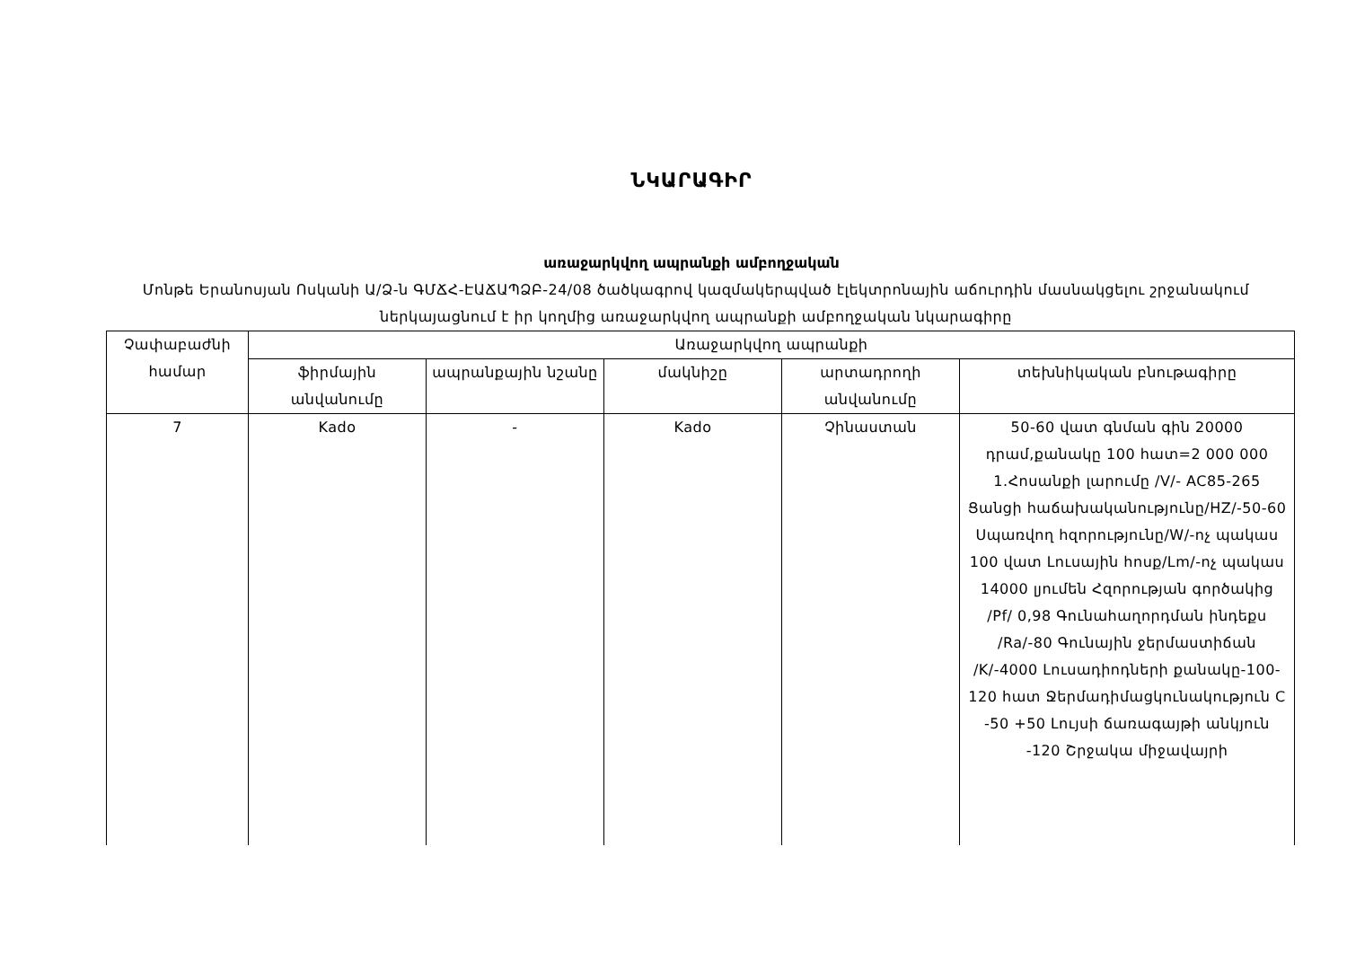ՆԿԱՐԱԳԻՐ
առաջարկվող ապրանքի ամբողջական
Մոնթե Երանոսյան Ոսկանի Ա/Ձ-ն ԳՄՃՀ-ԷԱՃԱՊՁԲ-24/08 ծածկագրով կազմակերպված էլեկտրոնային աճուրդին մասնակցելու շրջանակում ներկայացնում է իր կողմից առաջարկվող ապրանքի ամբողջական նկարագիրը
| Չափաբաժնի համար | Առաջարկվող ապրանքի | | | | |
| --- | --- | --- | --- | --- | --- |
| | ֆիրմային անվանումը | ապրանքային նշանը | մակնիշը | արտադրողի անվանումը | տեխնիկական բնութագիրը |
| 7 | Kado | - | Kado | Չինաստան | 50-60 վատ գնման գին 20000 դրամ,քանակը 100 հատ=2 000 000 1.Հոսանքի լարումը /V/- AC85-265 Ցանցի հաճախականությունը/HZ/-50-60 Սպառվող հզորությունը/W/-ոչ պակաս 100 վատ Լուսային հոսք/Lm/-ոչ պակաս 14000 լյումեն Հզորության գործակից /Pf/ 0,98 Գունահաղորդման ինդեքս /Ra/-80 Գունային ջերմաստիճան /K/-4000 Լուսադիոդների քանակը-100-120 հատ Ջերմադիմացկունակություն C -50 +50 Լույսի ճառագայթի անկյուն -120 Շրջակա միջավայրի |